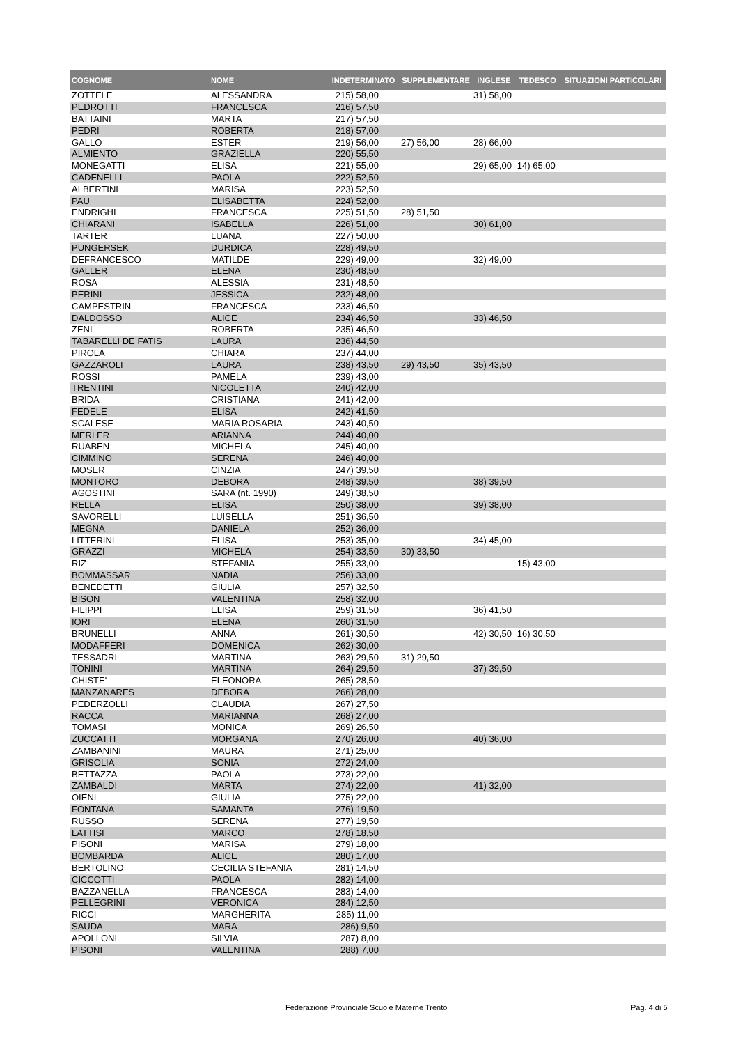| COGNOME | NOME | INDETERMINATO | SUPPLEMENTARE | INGLESE | TEDESCO | SITUAZIONI PARTICOLARI |
| --- | --- | --- | --- | --- | --- | --- |
| ZOTTELE | ALESSANDRA | 215) 58,00 | | 31) 58,00 | | |
| PEDROTTI | FRANCESCA | 216) 57,50 | | | | |
| BATTAINI | MARTA | 217) 57,50 | | | | |
| PEDRI | ROBERTA | 218) 57,00 | | | | |
| GALLO | ESTER | 219) 56,00 | 27) 56,00 | 28) 66,00 | | |
| ALMIENTO | GRAZIELLA | 220) 55,50 | | | | |
| MONEGATTI | ELISA | 221) 55,00 | | 29) 65,00 | 14) 65,00 | |
| CADENELLI | PAOLA | 222) 52,50 | | | | |
| ALBERTINI | MARISA | 223) 52,50 | | | | |
| PAU | ELISABETTA | 224) 52,00 | | | | |
| ENDRIGHI | FRANCESCA | 225) 51,50 | 28) 51,50 | | | |
| CHIARANI | ISABELLA | 226) 51,00 | | 30) 61,00 | | |
| TARTER | LUANA | 227) 50,00 | | | | |
| PUNGERSEK | DURDICA | 228) 49,50 | | | | |
| DEFRANCESCO | MATILDE | 229) 49,00 | | 32) 49,00 | | |
| GALLER | ELENA | 230) 48,50 | | | | |
| ROSA | ALESSIA | 231) 48,50 | | | | |
| PERINI | JESSICA | 232) 48,00 | | | | |
| CAMPESTRIN | FRANCESCA | 233) 46,50 | | | | |
| DALDOSSO | ALICE | 234) 46,50 | | 33) 46,50 | | |
| ZENI | ROBERTA | 235) 46,50 | | | | |
| TABARELLI DE FATIS | LAURA | 236) 44,50 | | | | |
| PIROLA | CHIARA | 237) 44,00 | | | | |
| GAZZAROLI | LAURA | 238) 43,50 | 29) 43,50 | 35) 43,50 | | |
| ROSSI | PAMELA | 239) 43,00 | | | | |
| TRENTINI | NICOLETTA | 240) 42,00 | | | | |
| BRIDA | CRISTIANA | 241) 42,00 | | | | |
| FEDELE | ELISA | 242) 41,50 | | | | |
| SCALESE | MARIA ROSARIA | 243) 40,50 | | | | |
| MERLER | ARIANNA | 244) 40,00 | | | | |
| RUABEN | MICHELA | 245) 40,00 | | | | |
| CIMMINO | SERENA | 246) 40,00 | | | | |
| MOSER | CINZIA | 247) 39,50 | | | | |
| MONTORO | DEBORA | 248) 39,50 | | 38) 39,50 | | |
| AGOSTINI | SARA (nt. 1990) | 249) 38,50 | | | | |
| RELLA | ELISA | 250) 38,00 | | 39) 38,00 | | |
| SAVORELLI | LUISELLA | 251) 36,50 | | | | |
| MEGNA | DANIELA | 252) 36,00 | | | | |
| LITTERINI | ELISA | 253) 35,00 | | 34) 45,00 | | |
| GRAZZI | MICHELA | 254) 33,50 | 30) 33,50 | | | |
| RIZ | STEFANIA | 255) 33,00 | | | 15) 43,00 | |
| BOMMASSAR | NADIA | 256) 33,00 | | | | |
| BENEDETTI | GIULIA | 257) 32,50 | | | | |
| BISON | VALENTINA | 258) 32,00 | | | | |
| FILIPPI | ELISA | 259) 31,50 | | 36) 41,50 | | |
| IORI | ELENA | 260) 31,50 | | | | |
| BRUNELLI | ANNA | 261) 30,50 | | 42) 30,50 | 16) 30,50 | |
| MODAFFERI | DOMENICA | 262) 30,00 | | | | |
| TESSADRI | MARTINA | 263) 29,50 | 31) 29,50 | | | |
| TONINI | MARTINA | 264) 29,50 | | 37) 39,50 | | |
| CHISTE' | ELEONORA | 265) 28,50 | | | | |
| MANZANARES | DEBORA | 266) 28,00 | | | | |
| PEDERZOLLI | CLAUDIA | 267) 27,50 | | | | |
| RACCA | MARIANNA | 268) 27,00 | | | | |
| TOMASI | MONICA | 269) 26,50 | | | | |
| ZUCCATTI | MORGANA | 270) 26,00 | | 40) 36,00 | | |
| ZAMBANINI | MAURA | 271) 25,00 | | | | |
| GRISOLIA | SONIA | 272) 24,00 | | | | |
| BETTAZZA | PAOLA | 273) 22,00 | | | | |
| ZAMBALDI | MARTA | 274) 22,00 | | 41) 32,00 | | |
| OIENI | GIULIA | 275) 22,00 | | | | |
| FONTANA | SAMANTA | 276) 19,50 | | | | |
| RUSSO | SERENA | 277) 19,50 | | | | |
| LATTISI | MARCO | 278) 18,50 | | | | |
| PISONI | MARISA | 279) 18,00 | | | | |
| BOMBARDA | ALICE | 280) 17,00 | | | | |
| BERTOLINO | CECILIA STEFANIA | 281) 14,50 | | | | |
| CICCOTTI | PAOLA | 282) 14,00 | | | | |
| BAZZANELLA | FRANCESCA | 283) 14,00 | | | | |
| PELLEGRINI | VERONICA | 284) 12,50 | | | | |
| RICCI | MARGHERITA | 285) 11,00 | | | | |
| SAUDA | MARA | 286) 9,50 | | | | |
| APOLLONI | SILVIA | 287) 8,00 | | | | |
| PISONI | VALENTINA | 288) 7,00 | | | | |
Federazione Provinciale Scuole Materne Trento Pag. 4 di 5